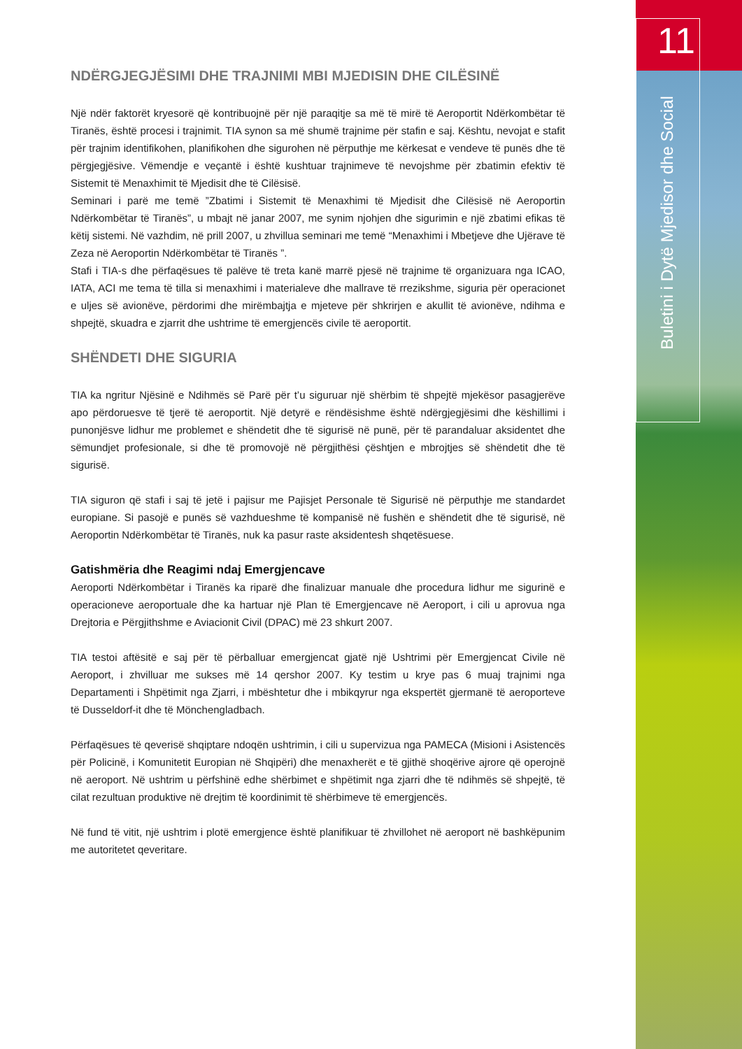11
Buletini i Dytë Mjedisor dhe Social
NDËRGJEGJËSIMI DHE TRAJNIMI MBI MJEDISIN DHE CILËSINË
Një ndër faktorët kryesorë që kontribuojnë për një paraqitje sa më të mirë të Aeroportit Ndërkombëtar të Tiranës, është procesi i trajnimit. TIA synon sa më shumë trajnime për stafin e saj. Kështu, nevojat e stafit për trajnim identifikohen, planifikohen dhe sigurohen në përputhje me kërkesat e vendeve të punës dhe të përgjegjësive. Vëmendje e veçantë i është kushtuar trajnimeve të nevojshme për zbatimin efektiv të Sistemit të Menaxhimit të Mjedisit dhe të Cilësisë.
Seminari i parë me temë ”Zbatimi i Sistemit të Menaxhimi të Mjedisit dhe Cilësisë në Aeroportin Ndërkombëtar të Tiranës”, u mbajt në janar 2007, me synim njohjen dhe sigurimin e një zbatimi efikas të këtij sistemi. Në vazhdim, në prill 2007, u zhvillua seminari me temë “Menaxhimi i Mbetjeve dhe Ujërave të Zeza në Aeroportin Ndërkombëtar të Tiranës ”.
Stafi i TIA-s dhe përfaqësues të palëve të treta kanë marrë pjesë në trajnime të organizuara nga ICAO, IATA, ACI me tema të tilla si menaxhimi i materialeve dhe mallrave të rrezikshme, siguria për operacionet e uljes së avionëve, përdorimi dhe mirëmbajtja e mjeteve për shkrirjen e akullit të avionëve, ndihma e shpejtë, skuadra e zjarrit dhe ushtrime të emergjencës civile të aeroportit.
SHËNDETI DHE SIGURIA
TIA ka ngritur Njësinë e Ndihmës së Parë për t’u siguruar një shërbim të shpejtë mjekësor pasagjerëve apo përdoruesve të tjerë të aeroportit. Një detyrë e rëndësishme është ndërgjegjësimi dhe këshillimi i punonjësve lidhur me problemet e shëndetit dhe të sigurisë në punë, për të parandaluar aksidentet dhe sëmundjet profesionale, si dhe të promovojë në përgjithësi çështjen e mbrojtjes së shëndetit dhe të sigurisë.
TIA siguron që stafi i saj të jetë i pajisur me Pajisjet Personale të Sigurisë në përputhje me standardet europiane. Si pasojë e punës së vazhdueshme të kompanisë në fushën e shëndetit dhe të sigurisë, në Aeroportin Ndërkombëtar të Tiranës, nuk ka pasur raste aksidentesh shqetësuese.
Gatishmëria dhe Reagimi ndaj Emergjencave
Aeroporti Ndërkombëtar i Tiranës ka riparë dhe finalizuar manuale dhe procedura lidhur me sigurinë e operacioneve aeroportuale dhe ka hartuar një Plan të Emergjencave në Aeroport, i cili u aprovua nga Drejtoria e Përgjithshme e Aviacionit Civil (DPAC) më 23 shkurt 2007.
TIA testoi aftësitë e saj për të përballuar emergjencat gjatë një Ushtrimi për Emergjencat Civile në Aeroport, i zhvilluar me sukses më 14 qershor 2007. Ky testim u krye pas 6 muaj trajnimi nga Departamenti i Shpëtimit nga Zjarri, i mbështetur dhe i mbikqyrur nga ekspertët gjermanë të aeroporteve të Dusseldorf-it dhe të Mönchengladbach.
Përfaqësues të qeverisë shqiptare ndoqën ushtrimin, i cili u supervizua nga PAMECA (Misioni i Asistencës për Policinë, i Komunitetit Europian në Shqipëri) dhe menaxherët e të gjithë shoqërive ajrore që operojnë në aeroport. Në ushtrim u përfshinë edhe shërbimet e shpëtimit nga zjarri dhe të ndihmës së shpejtë, të cilat rezultuan produktive në drejtim të koordinimit të shërbimeve të emergjencës.
Në fund të vitit, një ushtrim i plotë emergjence është planifikuar të zhvillohet në aeroport në bashkëpunim me autoritetet qeveritare.